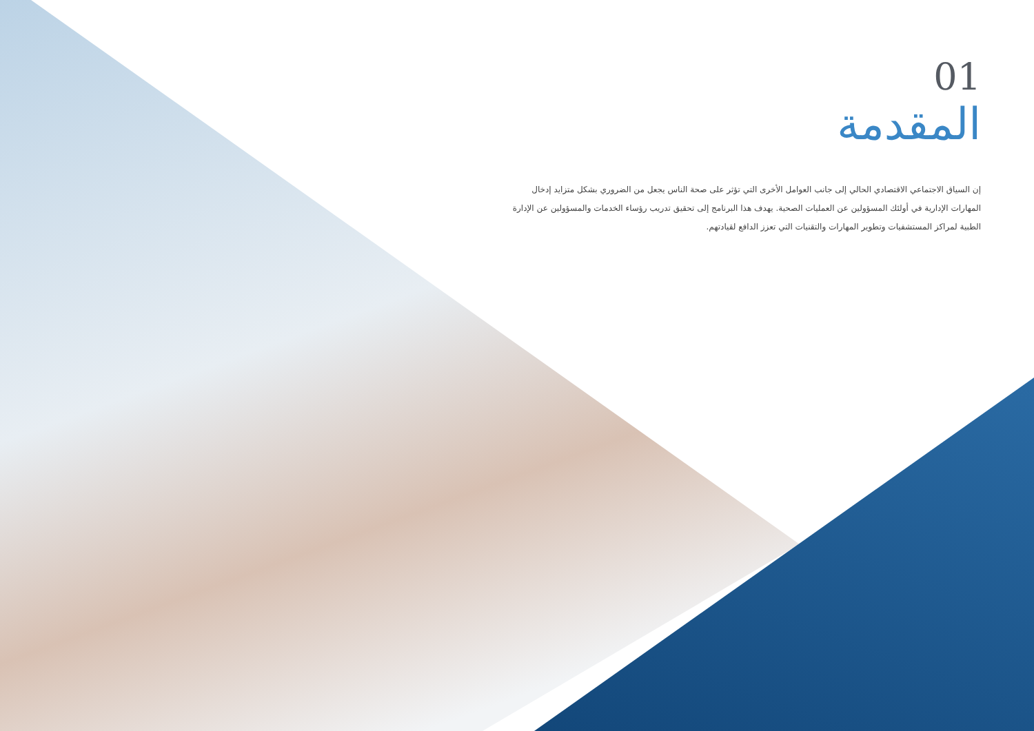01
المقدمة
إن السياق الاجتماعي الاقتصادي الحالي إلى جانب العوامل الأخرى التي تؤثر على صحة الناس يجعل من الضروري بشكل متزايد إدخال المهارات الإدارية في أولئك المسؤولين عن العمليات الصحية. يهدف هذا البرنامج إلى تحقيق تدريب رؤساء الخدمات والمسؤولين عن الإدارة الطبية لمراكز المستشفيات وتطوير المهارات والتقنيات التي تعزز الدافع لقيادتهم.